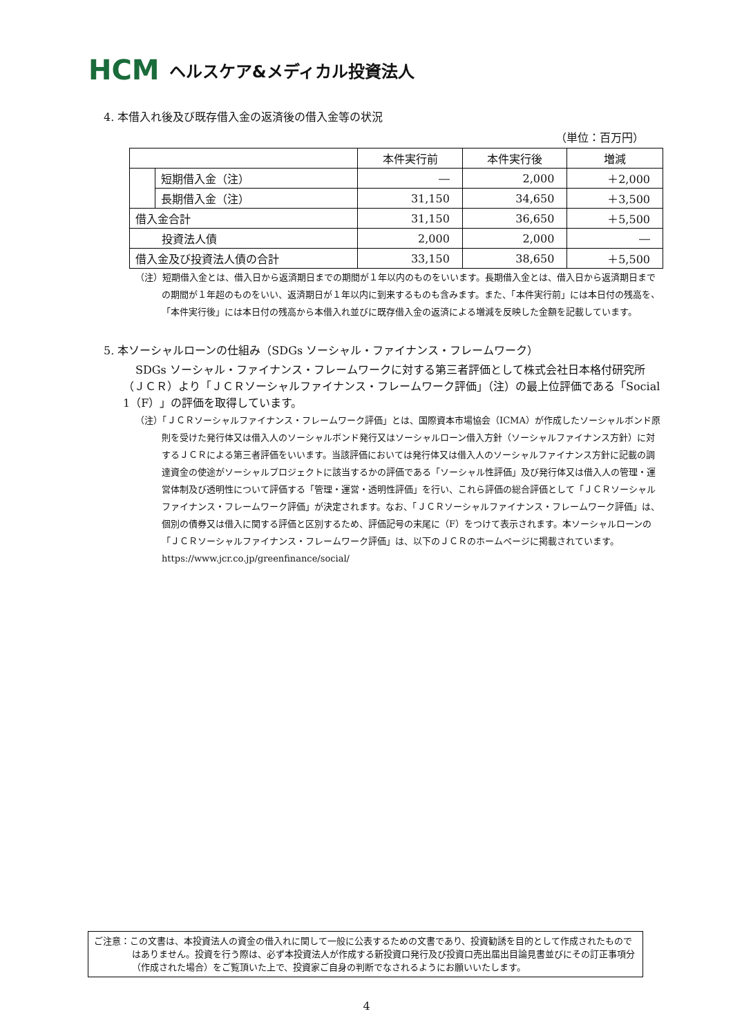HCM ヘルスケア&メディカル投資法人
4. 本借入れ後及び既存借入金の返済後の借入金等の状況
（単位：百万円）
| | | 本件実行前 | 本件実行後 | 増減 |
| --- | --- | --- | --- | --- |
| | 短期借入金（注） | ― | 2,000 | ＋2,000 |
| | 長期借入金（注） | 31,150 | 34,650 | ＋3,500 |
| 借入金合計 | | 31,150 | 36,650 | ＋5,500 |
| 投資法人債 | | 2,000 | 2,000 | ― |
| 借入金及び投資法人債の合計 | | 33,150 | 38,650 | ＋5,500 |
（注）短期借入金とは、借入日から返済期日までの期間が１年以内のものをいいます。長期借入金とは、借入日から返済期日までの期間が１年超のものをいい、返済期日が１年以内に到来するものも含みます。また、「本件実行前」には本日付の残高を、「本件実行後」には本日付の残高から本借入れ並びに既存借入金の返済による増減を反映した金額を記載しています。
5. 本ソーシャルローンの仕組み（SDGs ソーシャル・ファイナンス・フレームワーク）
SDGs ソーシャル・ファイナンス・フレームワークに対する第三者評価として株式会社日本格付研究所（ＪＣＲ）より「ＪＣＲソーシャルファイナンス・フレームワーク評価」（注）の最上位評価である「Social 1（F）」の評価を取得しています。
（注）「ＪＣＲソーシャルファイナンス・フレームワーク評価」とは、国際資本市場協会（ICMA）が作成したソーシャルボンド原則を受けた発行体又は借入人のソーシャルボンド発行又はソーシャルローン借入方針（ソーシャルファイナンス方針）に対するＪＣＲによる第三者評価をいいます。当該評価においては発行体又は借入人のソーシャルファイナンス方針に記載の調達資金の使途がソーシャルプロジェクトに該当するかの評価である「ソーシャル性評価」及び発行体又は借入人の管理・運営体制及び透明性について評価する「管理・運営・透明性評価」を行い、これら評価の総合評価として「ＪＣＲソーシャルファイナンス・フレームワーク評価」が決定されます。なお、「ＪＣＲソーシャルファイナンス・フレームワーク評価」は、個別の債券又は借入に関する評価と区別するため、評価記号の末尾に（F）をつけて表示されます。本ソーシャルローンの「ＪＣＲソーシャルファイナンス・フレームワーク評価」は、以下のＪＣＲのホームページに掲載されています。
https://www.jcr.co.jp/greenfinance/social/
ご注意：この文書は、本投資法人の資金の借入れに関して一般に公表するための文書であり、投資勧誘を目的として作成されたものではありません。投資を行う際は、必ず本投資法人が作成する新投資口発行及び投資口売出届出目論見書並びにその訂正事項分（作成された場合）をご覧頂いた上で、投資家ご自身の判断でなされるようにお願いいたします。
4